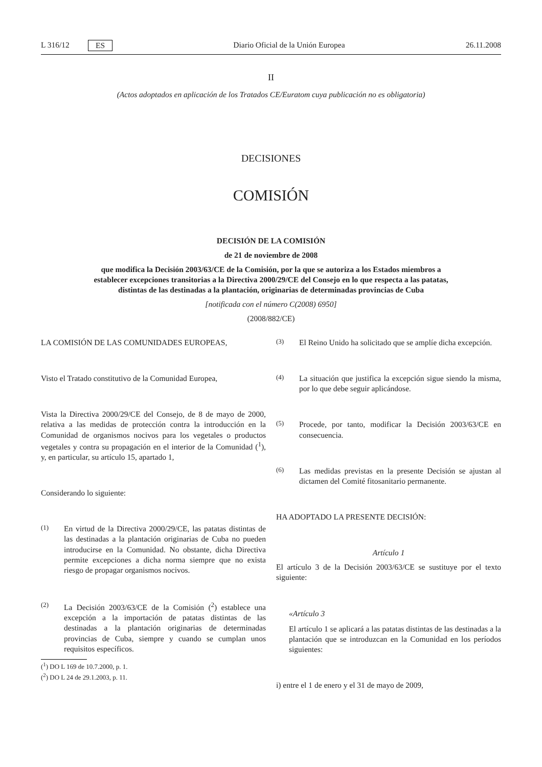L 316/12 ES Diario Oficial de la Unión Europea 26.11.2008
II
(Actos adoptados en aplicación de los Tratados CE/Euratom cuya publicación no es obligatoria)
DECISIONES
COMISIÓN
DECISIÓN DE LA COMISIÓN
de 21 de noviembre de 2008
que modifica la Decisión 2003/63/CE de la Comisión, por la que se autoriza a los Estados miembros a establecer excepciones transitorias a la Directiva 2000/29/CE del Consejo en lo que respecta a las patatas, distintas de las destinadas a la plantación, originarias de determinadas provincias de Cuba
[notificada con el número C(2008) 6950]
(2008/882/CE)
LA COMISIÓN DE LAS COMUNIDADES EUROPEAS,
Visto el Tratado constitutivo de la Comunidad Europea,
Vista la Directiva 2000/29/CE del Consejo, de 8 de mayo de 2000, relativa a las medidas de protección contra la introducción en la Comunidad de organismos nocivos para los vegetales o productos vegetales y contra su propagación en el interior de la Comunidad (<sup>1</sup>), y, en particular, su artículo 15, apartado 1,
Considerando lo siguiente:
(1) En virtud de la Directiva 2000/29/CE, las patatas distintas de las destinadas a la plantación originarias de Cuba no pueden introducirse en la Comunidad. No obstante, dicha Directiva permite excepciones a dicha norma siempre que no exista riesgo de propagar organismos nocivos.
(2) La Decisión 2003/63/CE de la Comisión (<sup>2</sup>) establece una excepción a la importación de patatas distintas de las destinadas a la plantación originarias de determinadas provincias de Cuba, siempre y cuando se cumplan unos requisitos específicos.
(<sup>1</sup>) DO L 169 de 10.7.2000, p. 1.
(<sup>2</sup>) DO L 24 de 29.1.2003, p. 11.
(3) El Reino Unido ha solicitado que se amplíe dicha excepción.
(4) La situación que justifica la excepción sigue siendo la misma, por lo que debe seguir aplicándose.
(5) Procede, por tanto, modificar la Decisión 2003/63/CE en consecuencia.
(6) Las medidas previstas en la presente Decisión se ajustan al dictamen del Comité fitosanitario permanente.
HA ADOPTADO LA PRESENTE DECISIÓN:
Artículo 1
El artículo 3 de la Decisión 2003/63/CE se sustituye por el texto siguiente:
«Artículo 3
El artículo 1 se aplicará a las patatas distintas de las destinadas a la plantación que se introduzcan en la Comunidad en los períodos siguientes:
i) entre el 1 de enero y el 31 de mayo de 2009,